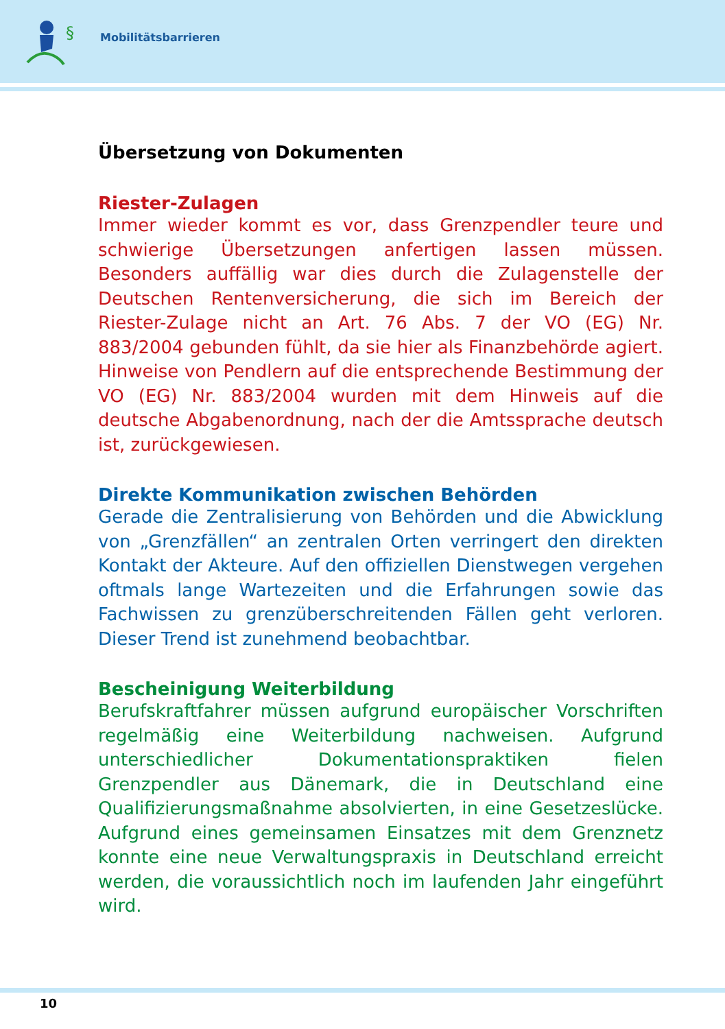§
Mobilitätsbarrieren
Übersetzung von Dokumenten
Riester-Zulagen
Immer wieder kommt es vor, dass Grenzpendler teure und schwierige Übersetzungen anfertigen lassen müssen. Besonders auffällig war dies durch die Zulagenstelle der Deutschen Rentenversicherung, die sich im Bereich der Riester-Zulage nicht an Art. 76 Abs. 7 der VO (EG) Nr. 883/2004 gebunden fühlt, da sie hier als Finanzbehörde agiert. Hinweise von Pendlern auf die entsprechende Bestimmung der VO (EG) Nr. 883/2004 wurden mit dem Hinweis auf die deutsche Abgabenordnung, nach der die Amtssprache deutsch ist, zurückgewiesen.
Direkte Kommunikation zwischen Behörden
Gerade die Zentralisierung von Behörden und die Abwicklung von „Grenzfällen“ an zentralen Orten verringert den direkten Kontakt der Akteure. Auf den offiziellen Dienstwegen vergehen oftmals lange Wartezeiten und die Erfahrungen sowie das Fachwissen zu grenzüberschreitenden Fällen geht verloren. Dieser Trend ist zunehmend beobachtbar.
Bescheinigung Weiterbildung
Berufskraftfahrer müssen aufgrund europäischer Vorschriften regelmäßig eine Weiterbildung nachweisen. Aufgrund unterschiedlicher Dokumentationspraktiken fielen Grenzpendler aus Dänemark, die in Deutschland eine Qualifizierungsmaßnahme absolvierten, in eine Gesetzeslücke. Aufgrund eines gemeinsamen Einsatzes mit dem Grenznetz konnte eine neue Verwaltungspraxis in Deutschland erreicht werden, die voraussichtlich noch im laufenden Jahr eingeführt wird.
10